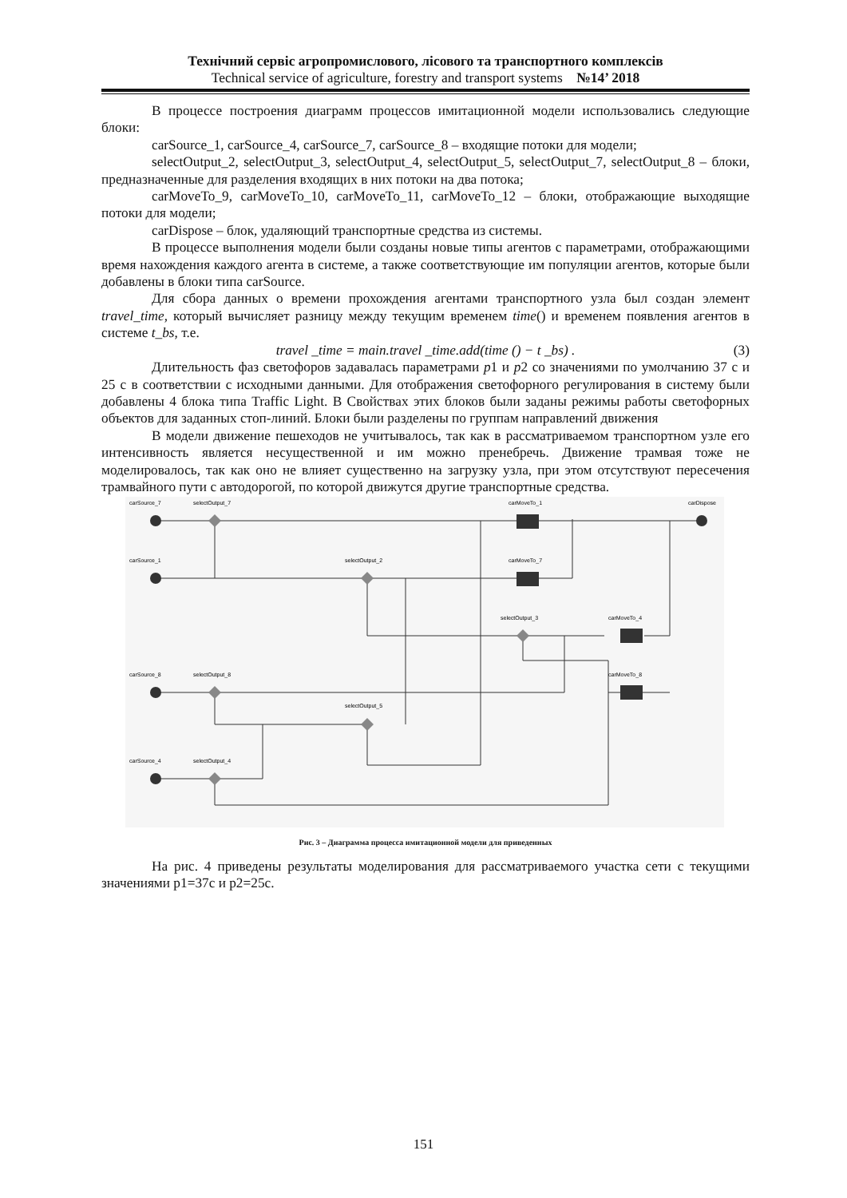Технічний сервіс агропромислового, лісового та транспортного комплексів
Technical service of agriculture, forestry and transport systems №14’ 2018
В процессе построения диаграмм процессов имитационной модели использовались следующие блоки:
carSource_1, carSource_4, carSource_7, carSource_8 – входящие потоки для модели;
selectOutput_2, selectOutput_3, selectOutput_4, selectOutput_5, selectOutput_7, selectOutput_8 – блоки, предназначенные для разделения входящих в них потоки на два потока;
carMoveTo_9, carMoveTo_10, carMoveTo_11, carMoveTo_12 – блоки, отображающие выходящие потоки для модели;
carDispose – блок, удаляющий транспортные средства из системы.
В процессе выполнения модели были созданы новые типы агентов с параметрами, отображающими время нахождения каждого агента в системе, а также соответствующие им популяции агентов, которые были добавлены в блоки типа carSource.
Для сбора данных о времени прохождения агентами транспортного узла был создан элемент travel_time, который вычисляет разницу между текущим временем time() и временем появления агентов в системе t_bs, т.е.
travel _time = main.travel _time.add(time () − t _bs) . (3)
Длительность фаз светофоров задавалась параметрами p1 и p2 со значениями по умолчанию 37 с и 25 с в соответствии с исходными данными. Для отображения светофорного регулирования в систему были добавлены 4 блока типа Traffic Light. В Свойствах этих блоков были заданы режимы работы светофорных объектов для заданных стоп-линий. Блоки были разделены по группам направлений движения
В модели движение пешеходов не учитывалось, так как в рассматриваемом транспортном узле его интенсивность является несущественной и им можно пренебречь. Движение трамвая тоже не моделировалось, так как оно не влияет существенно на загрузку узла, при этом отсутствуют пересечения трамвайного пути с автодорогой, по которой движутся другие транспортные средства.
carSource_7
selectOutput_7
carMoveTo_1
carDispose
carSource_1
selectOutput_2
carMoveTo_7
selectOutput_3
carMoveTo_4
carSource_8
selectOutput_8
carMoveTo_8
selectOutput_5
carSource_4
selectOutput_4
Рис. 3 – Диаграмма процесса имитационной модели для приведенных
На рис. 4 приведены результаты моделирования для рассматриваемого участка сети с текущими значениями p1=37с и p2=25с.
151